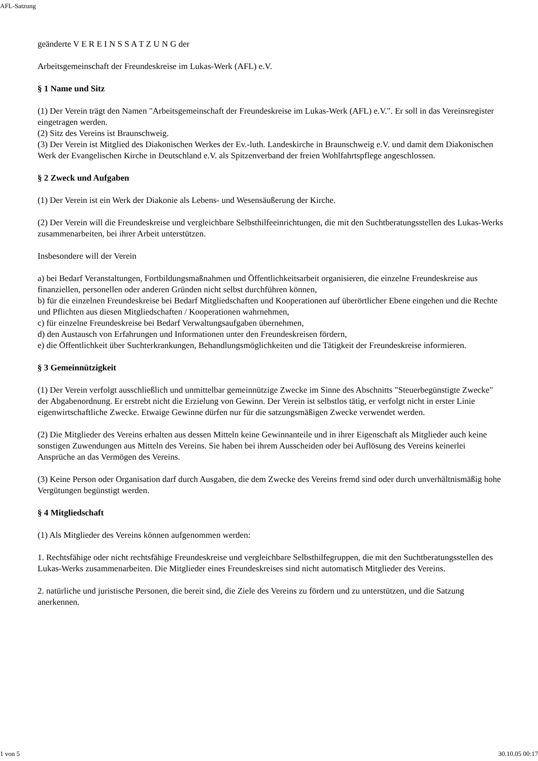AFL-Satzung
geänderte V E R E I N S S A T Z U N G der
Arbeitsgemeinschaft der Freundeskreise im Lukas-Werk (AFL) e.V.
§ 1 Name und Sitz
(1) Der Verein trägt den Namen "Arbeitsgemeinschaft der Freundeskreise im Lukas-Werk (AFL) e.V.". Er soll in das Vereinsregister eingetragen werden.
(2) Sitz des Vereins ist Braunschweig.
(3) Der Verein ist Mitglied des Diakonischen Werkes der Ev.-luth. Landeskirche in Braunschweig e.V. und damit dem Diakonischen Werk der Evangelischen Kirche in Deutschland e.V. als Spitzenverband der freien Wohlfahrtspflege angeschlossen.
§ 2 Zweck und Aufgaben
(1) Der Verein ist ein Werk der Diakonie als Lebens- und Wesensäußerung der Kirche.
(2) Der Verein will die Freundeskreise und vergleichbare Selbsthilfeeinrichtungen, die mit den Suchtberatungsstellen des Lukas-Werks zusammenarbeiten, bei ihrer Arbeit unterstützen.
Insbesondere will der Verein
a) bei Bedarf Veranstaltungen, Fortbildungsmaßnahmen und Öffentlichkeitsarbeit organisieren, die einzelne Freundeskreise aus finanziellen, personellen oder anderen Gründen nicht selbst durchführen können,
b) für die einzelnen Freundeskreise bei Bedarf Mitgliedschaften und Kooperationen auf überörtlicher Ebene eingehen und die Rechte und Pflichten aus diesen Mitgliedschaften / Kooperationen wahrnehmen,
c) für einzelne Freundeskreise bei Bedarf Verwaltungsaufgaben übernehmen,
d) den Austausch von Erfahrungen und Informationen unter den Freundeskreisen fördern,
e) die Öffentlichkeit über Suchterkrankungen, Behandlungsmöglichkeiten und die Tätigkeit der Freundeskreise informieren.
§ 3 Gemeinnützigkeit
(1) Der Verein verfolgt ausschließlich und unmittelbar gemeinnützige Zwecke im Sinne des Abschnitts "Steuerbegünstigte Zwecke" der Abgabenordnung. Er erstrebt nicht die Erzielung von Gewinn. Der Verein ist selbstlos tätig, er verfolgt nicht in erster Linie eigenwirtschaftliche Zwecke. Etwaige Gewinne dürfen nur für die satzungsmäßigen Zwecke verwendet werden.
(2) Die Mitglieder des Vereins erhalten aus dessen Mitteln keine Gewinnanteile und in ihrer Eigenschaft als Mitglieder auch keine sonstigen Zuwendungen aus Mitteln des Vereins. Sie haben bei ihrem Ausscheiden oder bei Auflösung des Vereins keinerlei Ansprüche an das Vermögen des Vereins.
(3) Keine Person oder Organisation darf durch Ausgaben, die dem Zwecke des Vereins fremd sind oder durch unverhältnismäßig hohe Vergütungen begünstigt werden.
§ 4 Mitgliedschaft
(1) Als Mitglieder des Vereins können aufgenommen werden:
1. Rechtsfähige oder nicht rechtsfähige Freundeskreise und vergleichbare Selbsthilfegruppen, die mit den Suchtberatungsstellen des Lukas-Werks zusammenarbeiten. Die Mitglieder eines Freundeskreises sind nicht automatisch Mitglieder des Vereins.
2. natürliche und juristische Personen, die bereit sind, die Ziele des Vereins zu fördern und zu unterstützen, und die Satzung anerkennen.
1 von 5 30.10.05 00:17